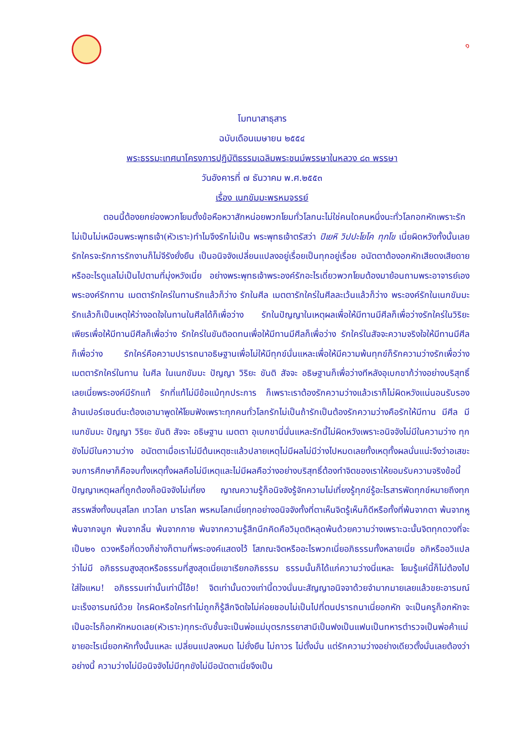๑
โมทนาสาธุสาร
ฉบับเดือนเมษายน ๒๕๕๔
พระธรรมะเทศนาโครงการปฏิบัติธรรมเฉลิมพระชนม์พรรษาในหลวง ๘๓ พรรษา
วันอังคารที่ ๗ ธันวาคม พ.ศ.๒๕๕๓
เรื่อง เนกขัมมะพรหมจรรย์
ตอนนี้ต้องยกย่องพวกโยมตั้งข้อหือหวาสักหน่อยพวกโยมทั่วโลกนะไม่ใช่คนใดคนหนึ่งนะทั่วโลกอกหักเพราะรักไม่เป็นไม่เหมือนพระพุทธเจ้า(หัวเราะ)ทำไมจึงรักไม่เป็น พระพุทธเจ้าตรัสว่า ปิเยหิ วิปปะโยโค ทุกโข เนี่ยผิดหวังทั้งนั้นเลยรักใครจะรักการรักงานก็ไม่จีรังยั่งยืน เป็นอนิจจังเปลี่ยนแปลงอยู่เรื่อยเป็นทุกอยู่เรื่อย อนัตตาต้องอกหักเสียดงเสียดายหรืออะไรดูแลไม่เป็นไปตามที่มุ่งหวังเนี่ย อย่างพระพุทธเจ้าพระองค์รักอะไรเดี๋ยวพวกโยมต้องมาย้อนถามพระอาจารย์เอง พระองค์รักทาน เมตตารักใคร่ในทานรักแล้วก็ว่าง รักในศีล เมตตารักใคร่ในศีลละเว้นแล้วก็ว่าง พระองค์รักในเนกขัมมะรักแล้วก็เป็นเหตุให้ว่างอดใจในทานในศีลได้ก็เพื่อว่าง รักในปัญญาในเหตุผลเพื่อให้มีทานมีศีลก็เพื่อว่างรักใคร่ในวิริยะเพียรเพื่อให้มีทานมีศีลก็เพื่อว่าง รักใคร่ในขันติอดทนเพื่อให้มีทานมีศีลก็เพื่อว่าง รักใคร่ในสัจจะความจริงใจให้มีทานมีศีลก็เพื่อว่าง รักใคร่คือความปรารถนาอธิษฐานเพื่อไม่ให้มีทุกข์นั่นแหละเพื่อให้มีความพ้นทุกข์ก็รักความว่างรักเพื่อว่าง เมตตารักใคร่ในทาน ในศีล ในเนกขัมมะ ปัญญา วิริยะ ขันติ สัจจะ อธิษฐานก็เพื่อว่างทีหลังอุเบกขาก้ว่างอย่างบริสุทธิ์เลยเนี่ยพระองค์มีรักแท้ รักที่แท้ไม่มีข้อแม้ทุกประการ ก็เพราะเราต้องรักความว่างแล้วเราก็ไม่ผิดหวังแน่นอนรับรองล้านเปอร์เซนต์นะต้องเอามาพูดให้โยมฟังเพราะทุกคนทั่วโลกรักไม่เป็นถ้ารักเป็นต้องรักความว่างคือรักให้มีทาน มีศีล มีเนกขัมมะ ปัญญา วิริยะ ขันติ สัจจะ อธิษฐาน เมตตา อุเบกขานี่นั่นแหละรักนี้ไม่ผิดหวังเพราะอนิจจังไม่มีในความว่าง ทุกขังไม่มีในความว่าง อนัตตาเมื่อเราไม่มีต้นเหตุซะแล้วปลายเหตุไม่มีผลไม่มีว่างไปหมดเลยทั้งเหตุทั้งผลนั่นแน่ะจึงว่าอเสขะจบการศึกษาก็คือจบทั้งเหตุทั้งผลคือไม่มีเหตุและไม่มีผลคือว่างอย่างบริสุทธิ์ต้องทำจิตของเราให้ยอมรับความจริงข้อนี้ปัญญาเหตุผลที่ถูกต้องก็อนิจจังไม่เที่ยง ญาณความรู้ก็อนิจจังรู้จักความไม่เที่ยงรู้ทุกข์รู้อะไรสารพัดทุกข์หมายถึงทุกสรรพสิ่งทั้งมนุสโลก เทวโลก มารโลก พรหมโลกเนี่ยทุกอย่างอนิจจังทั้งที่ตาเห็นจิตรู้เห็นก็ดีหรือทั้งที่พ้นจากตา พ้นจากหู พ้นจากจมูก พ้นจากลิ้น พ้นจากกาย พ้นจากความรู้สึกนึกคิดคือวิมุตติหลุดพ้นด้วยความว่างเพราะฉะนั้นจิตทุกดวงที่จะเป็น๒๑ ดวงหรือกี่ดวงก็ช่างก็ตามที่พระองค์แสดงไว้ โสภณะจิตหรืออะไรพวกเนี่ยอภิธรรมทั้งหลายเนี่ย อภิหรืออวิแปลว่าไม่มี อภิธรรมสูงสุดหรือธรรมที่สูงสุดเนี่ยเขาเรียกอภิธรรม ธรรมนั้นก็ได้แก่ความว่างนี่แหละ โยมรู้แค่นี้ก็ไม่ต้องไปใส่ใจแหม! อภิธรรมเท่านั้นเท่านี้โอ้ย! จิตเท่านั้นดวงเท่านี้ดวงนั่นนะสัญญาอนิจจาด้วยจำมากมายเลยแล้วขยะอารมณ์มะเร็งอารมณ์ด้วย ใครผิดหรือใครทำไม่ถูกก็รู้สึกจิตใจไม่ค่อยชอบไม่เป็นไปที่ตนปรารถนาเนี่ยอกหัก จะเป็นครูก็อกหักจะเป็นอะไรก็อกหักหมดเลย(หัวเราะ)ทุกระดับชั้นจะเป็นพ่อแม่บุตรภรรยาสามีเป็นฟงเป็นแฟนเป็นทหารตำรวจเป็นพ่อค้าแม่ขายอะไรเนี่ยอกหักทั้งนั้นแหละ เปลี่ยนแปลงหมด ไม่ยั่งยืน ไม่ถาวร ไม่ตั้งมั่น แต่รักความว่างอย่างเดียวตั้งมั่นเลยต้องว่าอย่างนี้ ความว่างไม่มีอนิจจังไม่มีทุกขังไม่มีอนัตตาเนี่ยจึงเป็น